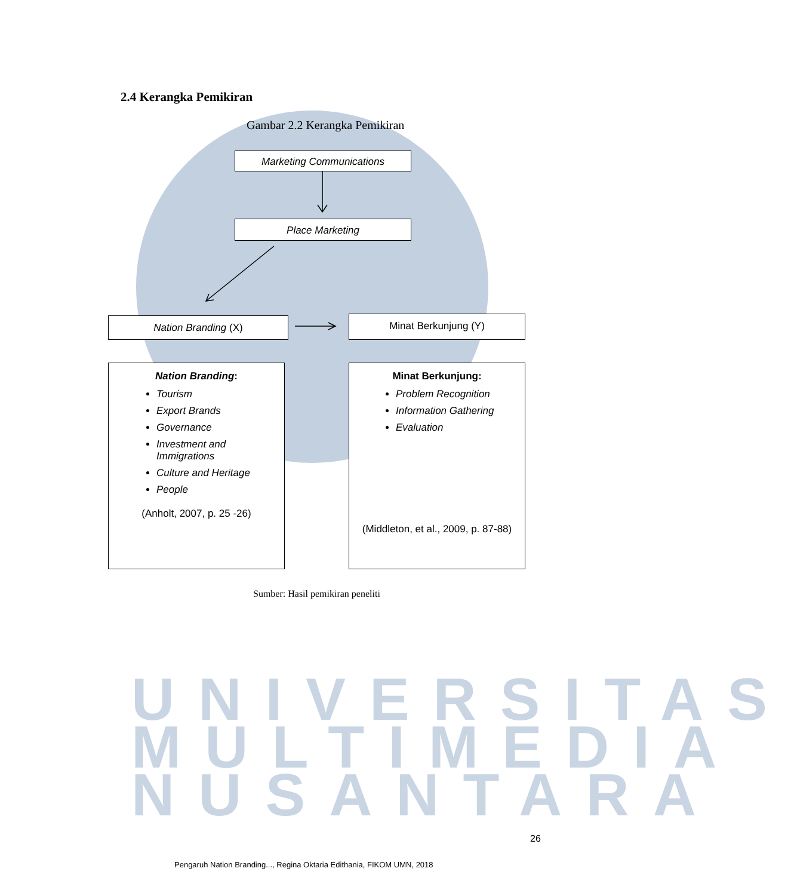UNIVERSITAS
MULTIMEDIA
NUSANTARA
2.4 Kerangka Pemikiran
Gambar 2.2 Kerangka Pemikiran
Marketing Communications
Place Marketing
Nation Branding (X) Minat Berkunjung (Y)
Nation Branding:
Tourism
Export Brands
Governance
Investment and Immigrations
Culture and Heritage
People
(Anholt, 2007, p. 25 -26)
Minat Berkunjung:
Problem Recognition
Information Gathering
Evaluation
(Middleton, et al., 2009, p. 87-88)
Sumber: Hasil pemikiran peneliti
26
Pengaruh Nation Branding..., Regina Oktaria Edithania, FIKOM UMN, 2018